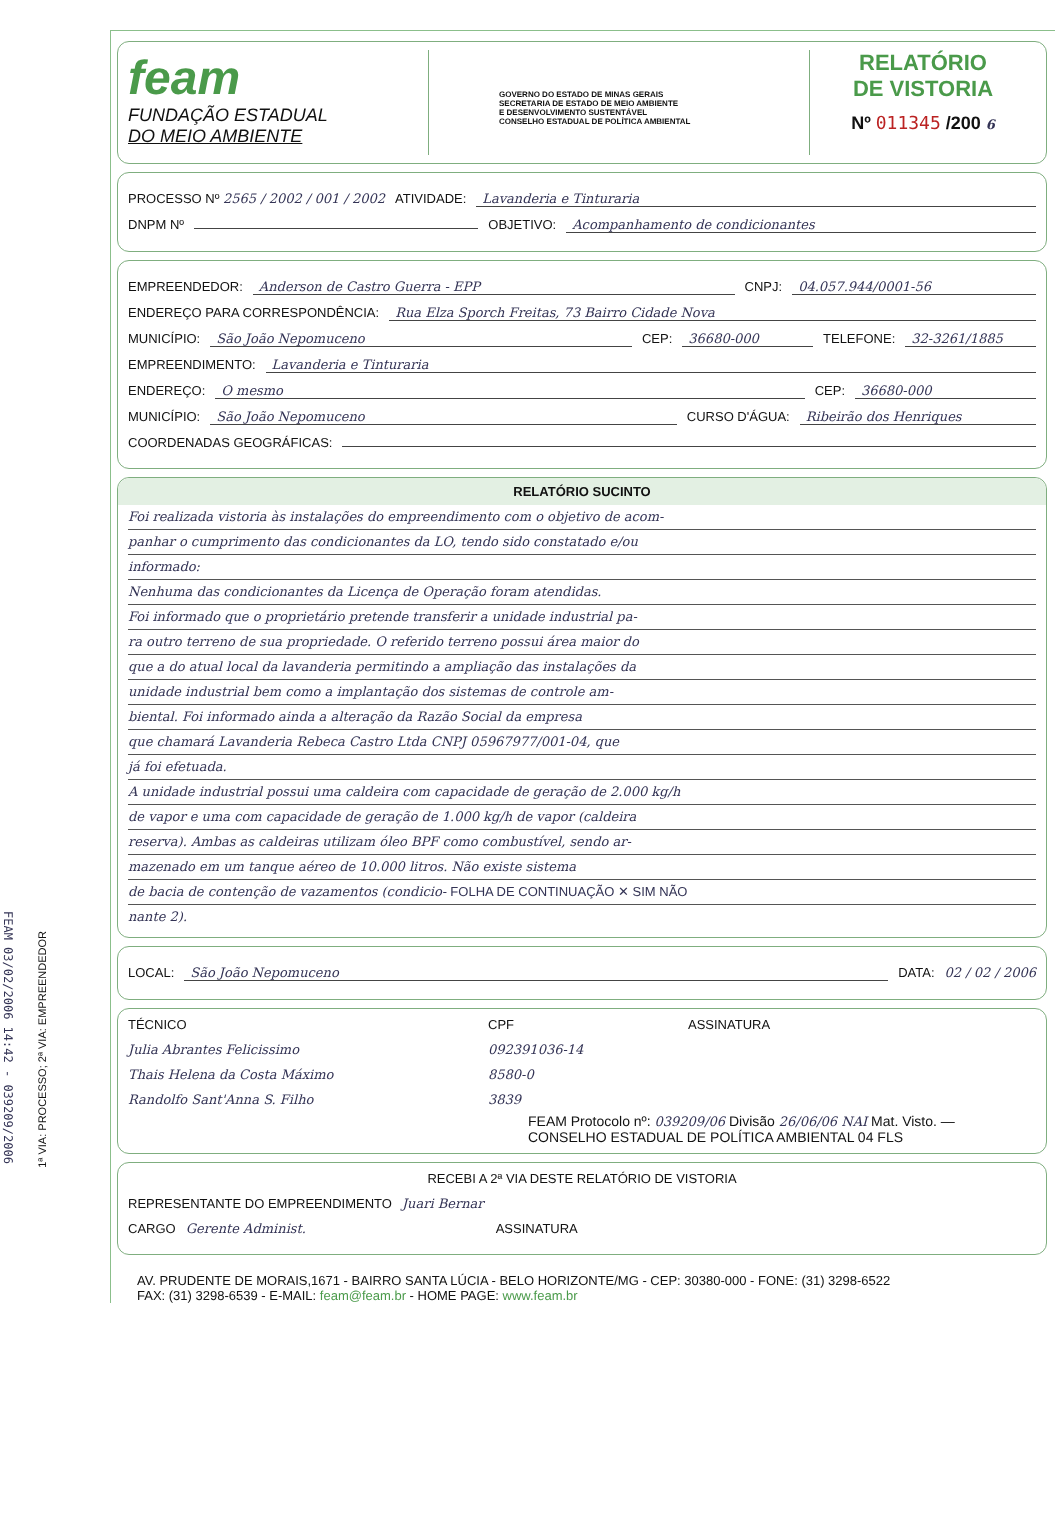FEAM 03/02/2006 14:42 - 039209/2006
1ª VIA: PROCESSO; 2ª VIA: EMPREENDEDOR
feam
FUNDAÇÃO ESTADUAL
DO MEIO AMBIENTE
GOVERNO DO ESTADO DE MINAS GERAIS
SECRETARIA DE ESTADO DE MEIO AMBIENTE
E DESENVOLVIMENTO SUSTENTÁVEL
CONSELHO ESTADUAL DE POLÍTICA AMBIENTAL
RELATÓRIO
DE VISTORIA
Nº 011345 /200 6
PROCESSO Nº 2565 / 2002 / 001 / 2002 ATIVIDADE: Lavanderia e Tinturaria
DNPM Nº OBJETIVO: Acompanhamento de condicionantes
EMPREENDEDOR: Anderson de Castro Guerra - EPP CNPJ: 04.057.944/0001-56
ENDEREÇO PARA CORRESPONDÊNCIA: Rua Elza Sporch Freitas, 73 Bairro Cidade Nova
MUNICÍPIO: São João Nepomuceno CEP: 36680-000 TELEFONE: 32-3261/1885
EMPREENDIMENTO: Lavanderia e Tinturaria
ENDEREÇO: O mesmo CEP: 36680-000
MUNICÍPIO: São João Nepomuceno CURSO D'ÁGUA: Ribeirão dos Henriques
COORDENADAS GEOGRÁFICAS:
RELATÓRIO SUCINTO
Foi realizada vistoria às instalações do empreendimento com o objetivo de acom-
panhar o cumprimento das condicionantes da LO, tendo sido constatado e/ou
informado:
Nenhuma das condicionantes da Licença de Operação foram atendidas.
Foi informado que o proprietário pretende transferir a unidade industrial pa-
ra outro terreno de sua propriedade. O referido terreno possui área maior do
que a do atual local da lavanderia permitindo a ampliação das instalações da
unidade industrial bem como a implantação dos sistemas de controle am-
biental. Foi informado ainda a alteração da Razão Social da empresa
que chamará Lavanderia Rebeca Castro Ltda CNPJ 05967977/001-04, que
já foi efetuada.
A unidade industrial possui uma caldeira com capacidade de geração de 2.000 kg/h
de vapor e uma com capacidade de geração de 1.000 kg/h de vapor (caldeira
reserva). Ambas as caldeiras utilizam óleo BPF como combustível, sendo ar-
mazenado em um tanque aéreo de 10.000 litros. Não existe sistema
de bacia de contenção de vazamentos (condicio- FOLHA DE CONTINUAÇÃO ✕ SIM NÃO
nante 2).
LOCAL: São João Nepomuceno DATA: 02 / 02 / 2006
TÉCNICO CPF ASSINATURA
Julia Abrantes Felicissimo 092391036-14
Thais Helena da Costa Máximo 8580-0
Randolfo Sant'Anna S. Filho 3839
FEAM Protocolo nº: 039209/06 Divisão 26/06/06 NAI Mat. Visto. — CONSELHO ESTADUAL DE POLÍTICA AMBIENTAL 04 FLS
RECEBI A 2ª VIA DESTE RELATÓRIO DE VISTORIA
REPRESENTANTE DO EMPREENDIMENTO Juari Bernar
CARGO Gerente Administ. ASSINATURA
AV. PRUDENTE DE MORAIS,1671 - BAIRRO SANTA LÚCIA - BELO HORIZONTE/MG - CEP: 30380-000 - FONE: (31) 3298-6522
FAX: (31) 3298-6539 - E-MAIL: feam@feam.br - HOME PAGE: www.feam.br